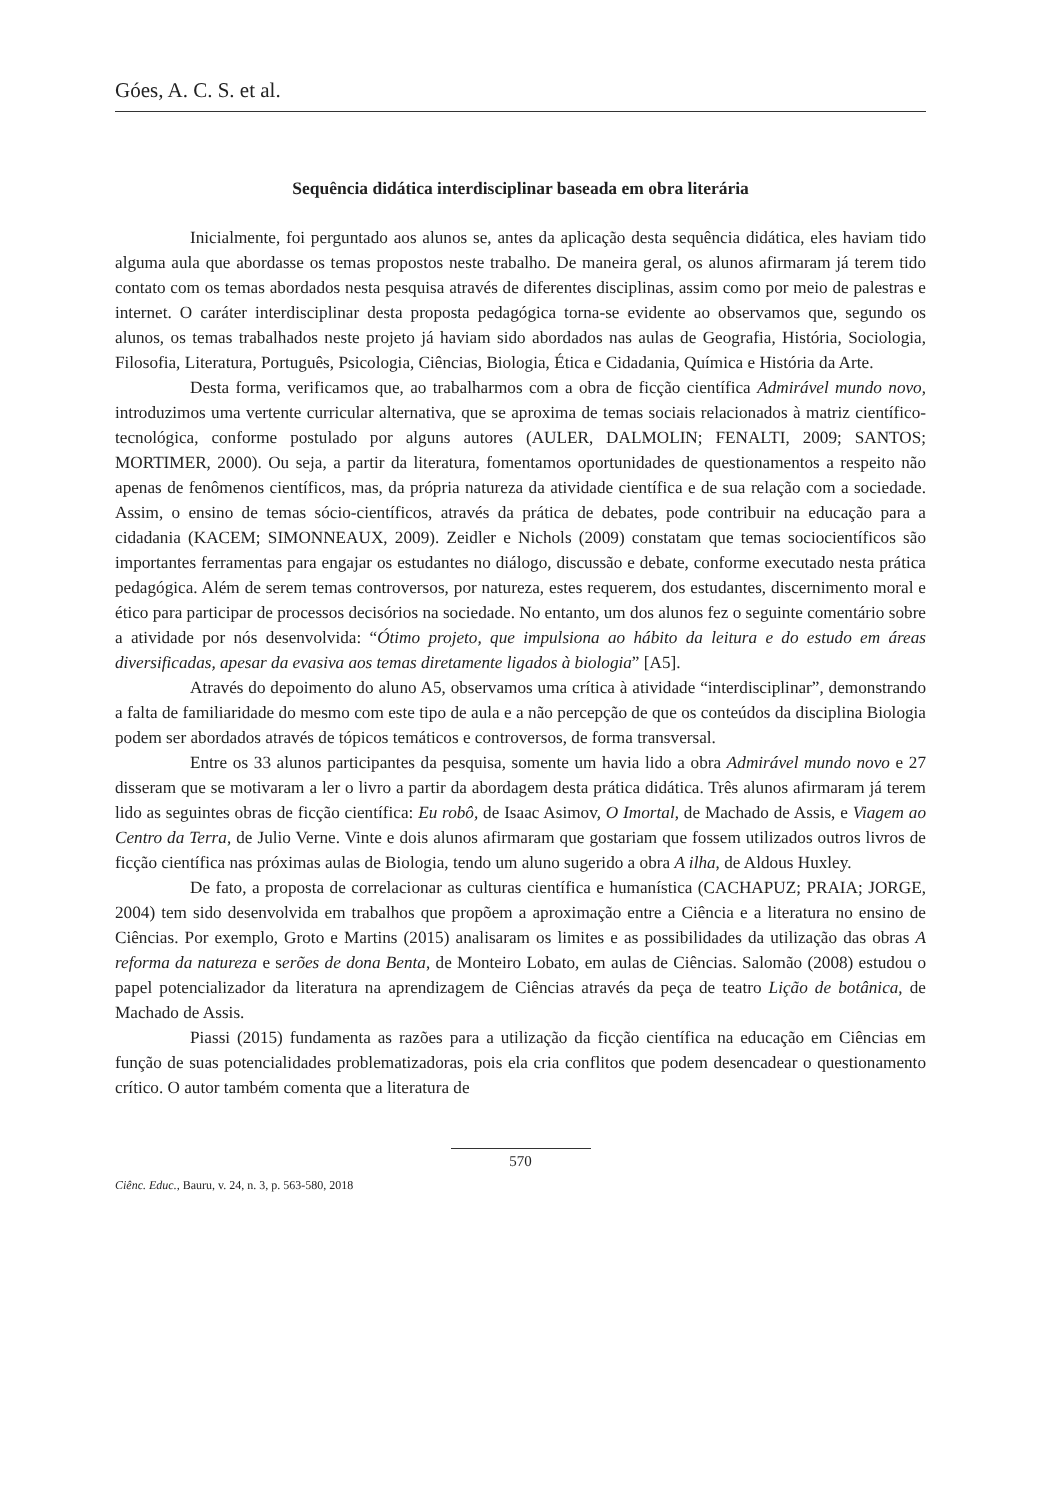Góes, A. C. S. et al.
Sequência didática interdisciplinar baseada em obra literária
Inicialmente, foi perguntado aos alunos se, antes da aplicação desta sequência didática, eles haviam tido alguma aula que abordasse os temas propostos neste trabalho. De maneira geral, os alunos afirmaram já terem tido contato com os temas abordados nesta pesquisa através de diferentes disciplinas, assim como por meio de palestras e internet. O caráter interdisciplinar desta proposta pedagógica torna-se evidente ao observamos que, segundo os alunos, os temas trabalhados neste projeto já haviam sido abordados nas aulas de Geografia, História, Sociologia, Filosofia, Literatura, Português, Psicologia, Ciências, Biologia, Ética e Cidadania, Química e História da Arte.
Desta forma, verificamos que, ao trabalharmos com a obra de ficção científica Admirável mundo novo, introduzimos uma vertente curricular alternativa, que se aproxima de temas sociais relacionados à matriz científico-tecnológica, conforme postulado por alguns autores (AULER, DALMOLIN; FENALTI, 2009; SANTOS; MORTIMER, 2000). Ou seja, a partir da literatura, fomentamos oportunidades de questionamentos a respeito não apenas de fenômenos científicos, mas, da própria natureza da atividade científica e de sua relação com a sociedade. Assim, o ensino de temas sócio-científicos, através da prática de debates, pode contribuir na educação para a cidadania (KACEM; SIMONNEAUX, 2009). Zeidler e Nichols (2009) constatam que temas sociocientíficos são importantes ferramentas para engajar os estudantes no diálogo, discussão e debate, conforme executado nesta prática pedagógica. Além de serem temas controversos, por natureza, estes requerem, dos estudantes, discernimento moral e ético para participar de processos decisórios na sociedade. No entanto, um dos alunos fez o seguinte comentário sobre a atividade por nós desenvolvida: “Ótimo projeto, que impulsiona ao hábito da leitura e do estudo em áreas diversificadas, apesar da evasiva aos temas diretamente ligados à biologia” [A5].
Através do depoimento do aluno A5, observamos uma crítica à atividade “interdisciplinar”, demonstrando a falta de familiaridade do mesmo com este tipo de aula e a não percepção de que os conteúdos da disciplina Biologia podem ser abordados através de tópicos temáticos e controversos, de forma transversal.
Entre os 33 alunos participantes da pesquisa, somente um havia lido a obra Admirável mundo novo e 27 disseram que se motivaram a ler o livro a partir da abordagem desta prática didática. Três alunos afirmaram já terem lido as seguintes obras de ficção científica: Eu robô, de Isaac Asimov, O Imortal, de Machado de Assis, e Viagem ao Centro da Terra, de Julio Verne. Vinte e dois alunos afirmaram que gostariam que fossem utilizados outros livros de ficção científica nas próximas aulas de Biologia, tendo um aluno sugerido a obra A ilha, de Aldous Huxley.
De fato, a proposta de correlacionar as culturas científica e humanística (CACHAPUZ; PRAIA; JORGE, 2004) tem sido desenvolvida em trabalhos que propõem a aproximação entre a Ciência e a literatura no ensino de Ciências. Por exemplo, Groto e Martins (2015) analisaram os limites e as possibilidades da utilização das obras A reforma da natureza e serões de dona Benta, de Monteiro Lobato, em aulas de Ciências. Salomão (2008) estudou o papel potencializador da literatura na aprendizagem de Ciências através da peça de teatro Lição de botânica, de Machado de Assis.
Piassi (2015) fundamenta as razões para a utilização da ficção científica na educação em Ciências em função de suas potencialidades problematizadoras, pois ela cria conflitos que podem desencadear o questionamento crítico. O autor também comenta que a literatura de
570
Ciênc. Educ., Bauru, v. 24, n. 3, p. 563-580, 2018